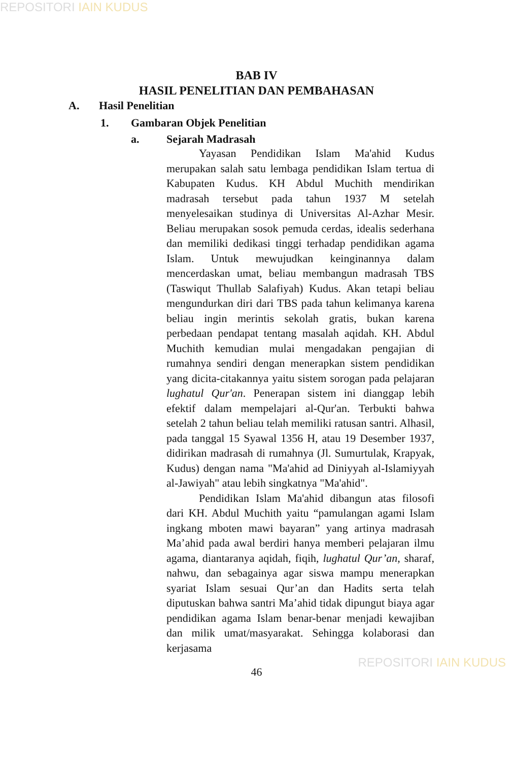REPOSITORI IAIN KUDUS
BAB IV
HASIL PENELITIAN DAN PEMBAHASAN
A. Hasil Penelitian
1. Gambaran Objek Penelitian
a. Sejarah Madrasah
Yayasan Pendidikan Islam Ma'ahid Kudus merupakan salah satu lembaga pendidikan Islam tertua di Kabupaten Kudus. KH Abdul Muchith mendirikan madrasah tersebut pada tahun 1937 M setelah menyelesaikan studinya di Universitas Al-Azhar Mesir. Beliau merupakan sosok pemuda cerdas, idealis sederhana dan memiliki dedikasi tinggi terhadap pendidikan agama Islam. Untuk mewujudkan keinginannya dalam mencerdaskan umat, beliau membangun madrasah TBS (Taswiqut Thullab Salafiyah) Kudus. Akan tetapi beliau mengundurkan diri dari TBS pada tahun kelimanya karena beliau ingin merintis sekolah gratis, bukan karena perbedaan pendapat tentang masalah aqidah. KH. Abdul Muchith kemudian mulai mengadakan pengajian di rumahnya sendiri dengan menerapkan sistem pendidikan yang dicita-citakannya yaitu sistem sorogan pada pelajaran lughatul Qur'an. Penerapan sistem ini dianggap lebih efektif dalam mempelajari al-Qur'an. Terbukti bahwa setelah 2 tahun beliau telah memiliki ratusan santri. Alhasil, pada tanggal 15 Syawal 1356 H, atau 19 Desember 1937, didirikan madrasah di rumahnya (Jl. Sumurtulak, Krapyak, Kudus) dengan nama "Ma'ahid ad Diniyyah al-Islamiyyah al-Jawiyah" atau lebih singkatnya "Ma'ahid".
Pendidikan Islam Ma'ahid dibangun atas filosofi dari KH. Abdul Muchith yaitu “pamulangan agami Islam ingkang mboten mawi bayaran” yang artinya madrasah Ma’ahid pada awal berdiri hanya memberi pelajaran ilmu agama, diantaranya aqidah, fiqih, lughatul Qur’an, sharaf, nahwu, dan sebagainya agar siswa mampu menerapkan syariat Islam sesuai Qur’an dan Hadits serta telah diputuskan bahwa santri Ma’ahid tidak dipungut biaya agar pendidikan agama Islam benar-benar menjadi kewajiban dan milik umat/masyarakat. Sehingga kolaborasi dan kerjasama
46
REPOSITORI IAIN KUDUS